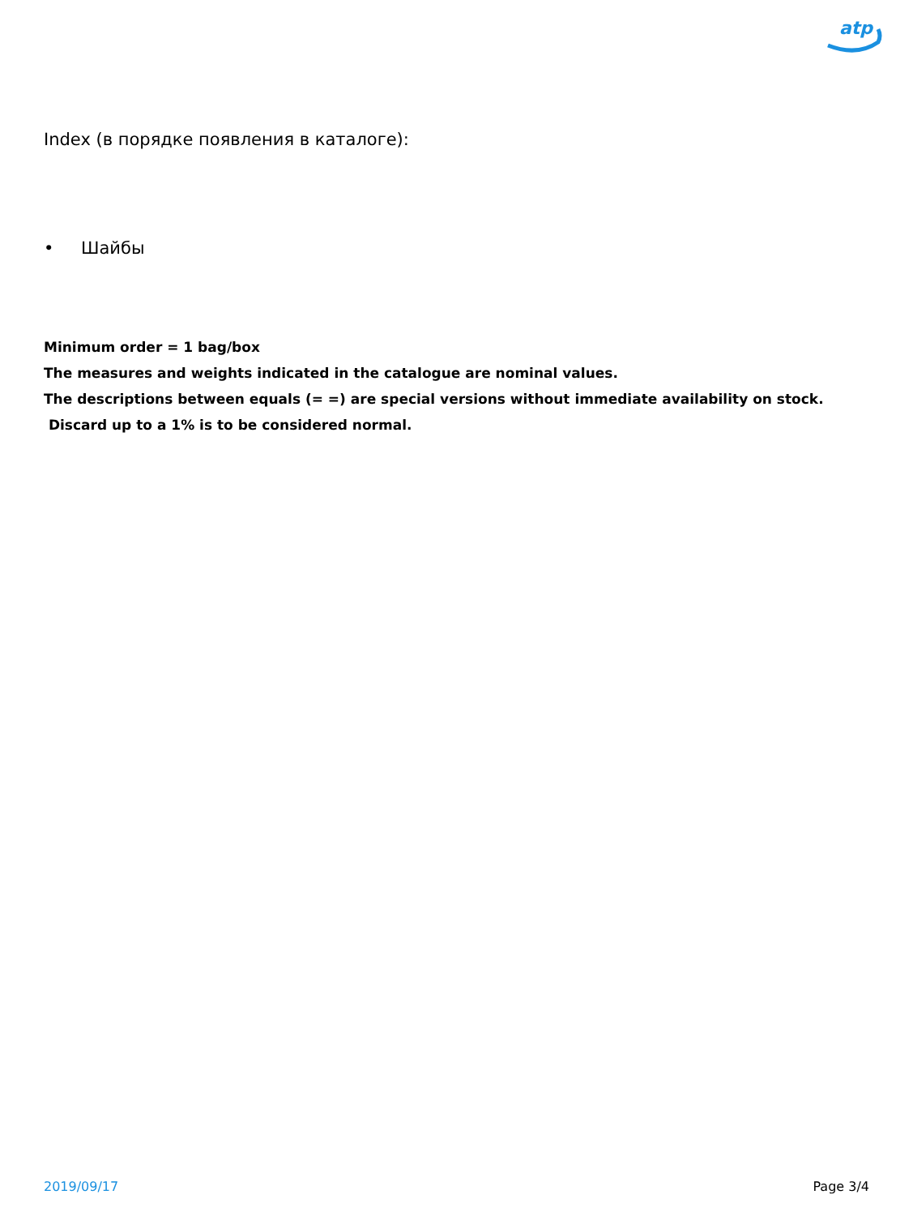atp
Index (в порядке появления в каталоге):
• Шайбы
Minimum order = 1 bag/box
The measures and weights indicated in the catalogue are nominal values.
The descriptions between equals (= =) are special versions without immediate availability on stock.
Discard up to a 1% is to be considered normal.
2019/09/17 Page 3/4